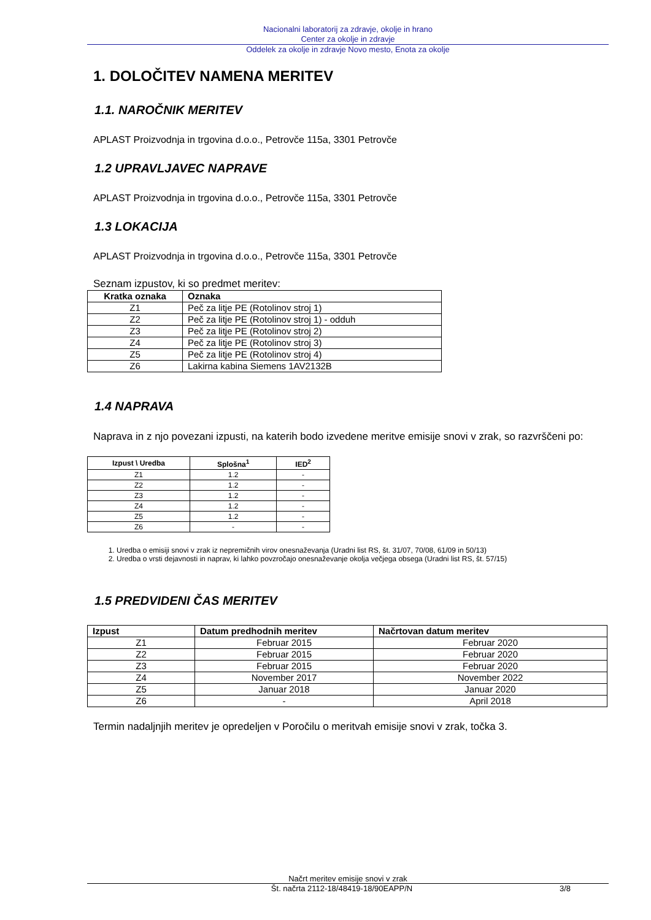Nacionalni laboratorij za zdravje, okolje in hrano
Center za okolje in zdravje
Oddelek za okolje in zdravje Novo mesto, Enota za okolje
1. DOLOČITEV NAMENA MERITEV
1.1. NAROČNIK MERITEV
APLAST Proizvodnja in trgovina d.o.o., Petrovče 115a, 3301 Petrovče
1.2 UPRAVLJAVEC NAPRAVE
APLAST Proizvodnja in trgovina d.o.o., Petrovče 115a, 3301 Petrovče
1.3 LOKACIJA
APLAST Proizvodnja in trgovina d.o.o., Petrovče 115a, 3301 Petrovče
Seznam izpustov, ki so predmet meritev:
| Kratka oznaka | Oznaka |
| --- | --- |
| Z1 | Peč za litje PE (Rotolinov stroj 1) |
| Z2 | Peč za litje PE (Rotolinov stroj 1) - odduh |
| Z3 | Peč za litje PE (Rotolinov stroj 2) |
| Z4 | Peč za litje PE (Rotolinov stroj 3) |
| Z5 | Peč za litje PE (Rotolinov stroj 4) |
| Z6 | Lakirna kabina Siemens 1AV2132B |
1.4 NAPRAVA
Naprava in z njo povezani izpusti, na katerih bodo izvedene meritve emisije snovi v zrak, so razvrščeni po:
| Izpust \ Uredba | Splošna<sup>1</sup> | IED<sup>2</sup> |
| --- | --- | --- |
| Z1 | 1.2 | - |
| Z2 | 1.2 | - |
| Z3 | 1.2 | - |
| Z4 | 1.2 | - |
| Z5 | 1.2 | - |
| Z6 | - | - |
1. Uredba o emisiji snovi v zrak iz nepremičnih virov onesnaževanja (Uradni list RS, št. 31/07, 70/08, 61/09 in 50/13)
2. Uredba o vrsti dejavnosti in naprav, ki lahko povzročajo onesnaževanje okolja večjega obsega (Uradni list RS, št. 57/15)
1.5 PREDVIDENI ČAS MERITEV
| Izpust | Datum predhodnih meritev | Načrtovan datum meritev |
| --- | --- | --- |
| Z1 | Februar 2015 | Februar 2020 |
| Z2 | Februar 2015 | Februar 2020 |
| Z3 | Februar 2015 | Februar 2020 |
| Z4 | November 2017 | November 2022 |
| Z5 | Januar 2018 | Januar 2020 |
| Z6 | - | April 2018 |
Termin nadaljnjih meritev je opredeljen v Poročilu o meritvah emisije snovi v zrak, točka 3.
Načrt meritev emisije snovi v zrak
Št. načrta 2112-18/48419-18/90EAPP/N 3/8